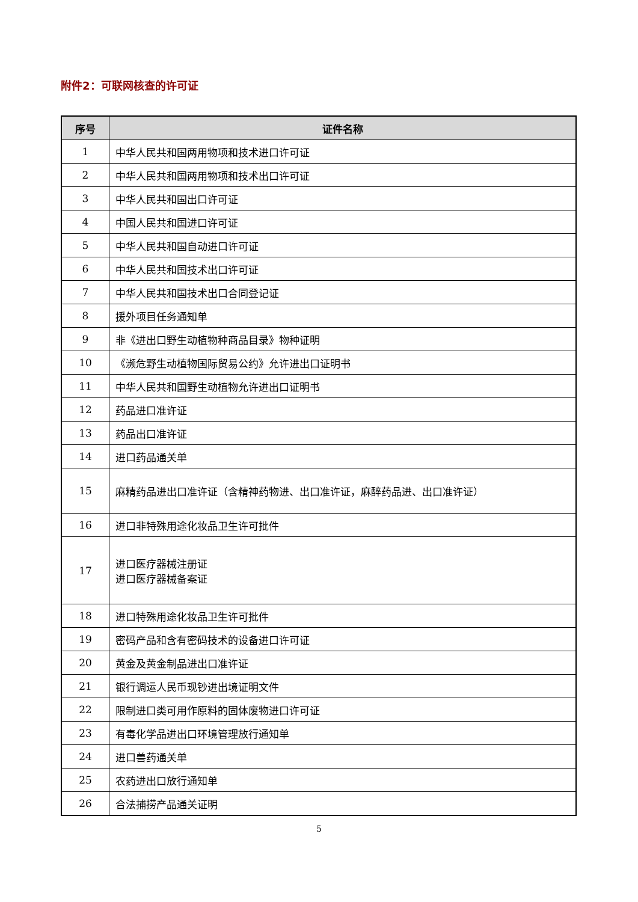附件2：可联网核查的许可证
| 序号 | 证件名称 |
| --- | --- |
| 1 | 中华人民共和国两用物项和技术进口许可证 |
| 2 | 中华人民共和国两用物项和技术出口许可证 |
| 3 | 中华人民共和国出口许可证 |
| 4 | 中国人民共和国进口许可证 |
| 5 | 中华人民共和国自动进口许可证 |
| 6 | 中华人民共和国技术出口许可证 |
| 7 | 中华人民共和国技术出口合同登记证 |
| 8 | 援外项目任务通知单 |
| 9 | 非《进出口野生动植物种商品目录》物种证明 |
| 10 | 《濒危野生动植物国际贸易公约》允许进出口证明书 |
| 11 | 中华人民共和国野生动植物允许进出口证明书 |
| 12 | 药品进口准许证 |
| 13 | 药品出口准许证 |
| 14 | 进口药品通关单 |
| 15 | 麻精药品进出口准许证（含精神药物进、出口准许证，麻醉药品进、出口准许证） |
| 16 | 进口非特殊用途化妆品卫生许可批件 |
| 17 | 进口医疗器械注册证 进口医疗器械备案证 |
| 18 | 进口特殊用途化妆品卫生许可批件 |
| 19 | 密码产品和含有密码技术的设备进口许可证 |
| 20 | 黄金及黄金制品进出口准许证 |
| 21 | 银行调运人民币现钞进出境证明文件 |
| 22 | 限制进口类可用作原料的固体废物进口许可证 |
| 23 | 有毒化学品进出口环境管理放行通知单 |
| 24 | 进口兽药通关单 |
| 25 | 农药进出口放行通知单 |
| 26 | 合法捕捞产品通关证明 |
5